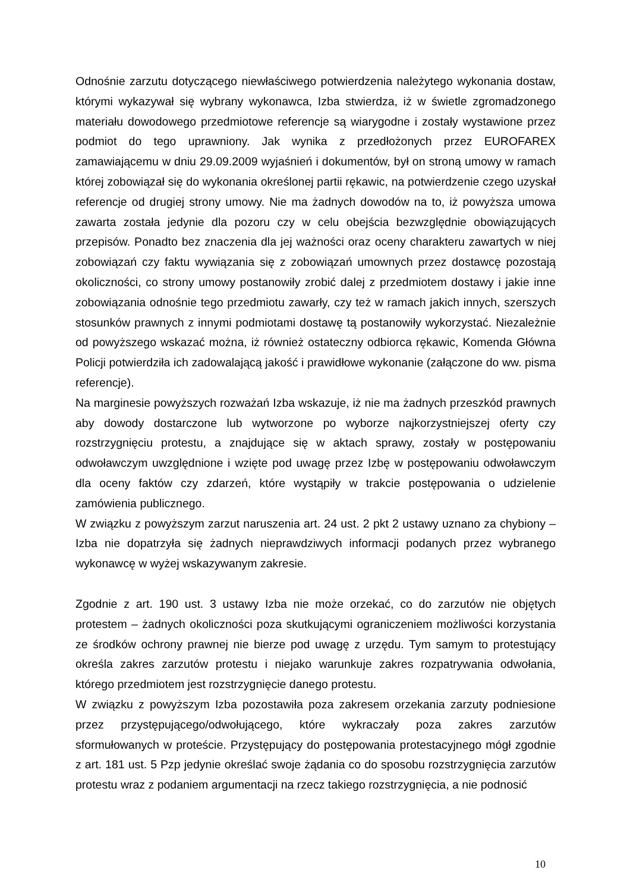Odnośnie zarzutu dotyczącego niewłaściwego potwierdzenia należytego wykonania dostaw, którymi wykazywał się wybrany wykonawca, Izba stwierdza, iż w świetle zgromadzonego materiału dowodowego przedmiotowe referencje są wiarygodne i zostały wystawione przez podmiot do tego uprawniony. Jak wynika z przedłożonych przez EUROFAREX zamawiającemu w dniu 29.09.2009 wyjaśnień i dokumentów, był on stroną umowy w ramach której zobowiązał się do wykonania określonej partii rękawic, na potwierdzenie czego uzyskał referencje od drugiej strony umowy. Nie ma żadnych dowodów na to, iż powyższa umowa zawarta została jedynie dla pozoru czy w celu obejścia bezwzględnie obowiązujących przepisów. Ponadto bez znaczenia dla jej ważności oraz oceny charakteru zawartych w niej zobowiązań czy faktu wywiązania się z zobowiązań umownych przez dostawcę pozostają okoliczności, co strony umowy postanowiły zrobić dalej z przedmiotem dostawy i jakie inne zobowiązania odnośnie tego przedmiotu zawarły, czy też w ramach jakich innych, szerszych stosunków prawnych z innymi podmiotami dostawę tą postanowiły wykorzystać. Niezależnie od powyższego wskazać można, iż również ostateczny odbiorca rękawic, Komenda Główna Policji potwierdziła ich zadowalającą jakość i prawidłowe wykonanie (załączone do ww. pisma referencje).
Na marginesie powyższych rozważań Izba wskazuje, iż nie ma żadnych przeszkód prawnych aby dowody dostarczone lub wytworzone po wyborze najkorzystniejszej oferty czy rozstrzygnięciu protestu, a znajdujące się w aktach sprawy, zostały w postępowaniu odwoławczym uwzględnione i wzięte pod uwagę przez Izbę w postępowaniu odwoławczym dla oceny faktów czy zdarzeń, które wystąpiły w trakcie postępowania o udzielenie zamówienia publicznego.
W związku z powyższym zarzut naruszenia art. 24 ust. 2 pkt 2 ustawy uznano za chybiony – Izba nie dopatrzyła się żadnych nieprawdziwych informacji podanych przez wybranego wykonawcę w wyżej wskazywanym zakresie.
Zgodnie z art. 190 ust. 3 ustawy Izba nie może orzekać, co do zarzutów nie objętych protestem – żadnych okoliczności poza skutkującymi ograniczeniem możliwości korzystania ze środków ochrony prawnej nie bierze pod uwagę z urzędu. Tym samym to protestujący określa zakres zarzutów protestu i niejako warunkuje zakres rozpatrywania odwołania, którego przedmiotem jest rozstrzygnięcie danego protestu.
W związku z powyższym Izba pozostawiła poza zakresem orzekania zarzuty podniesione przez przystępującego/odwołującego, które wykraczały poza zakres zarzutów sformułowanych w proteście. Przystępujący do postępowania protestacyjnego mógł zgodnie z art. 181 ust. 5 Pzp jedynie określać swoje żądania co do sposobu rozstrzygnięcia zarzutów protestu wraz z podaniem argumentacji na rzecz takiego rozstrzygnięcia, a nie podnosić
10